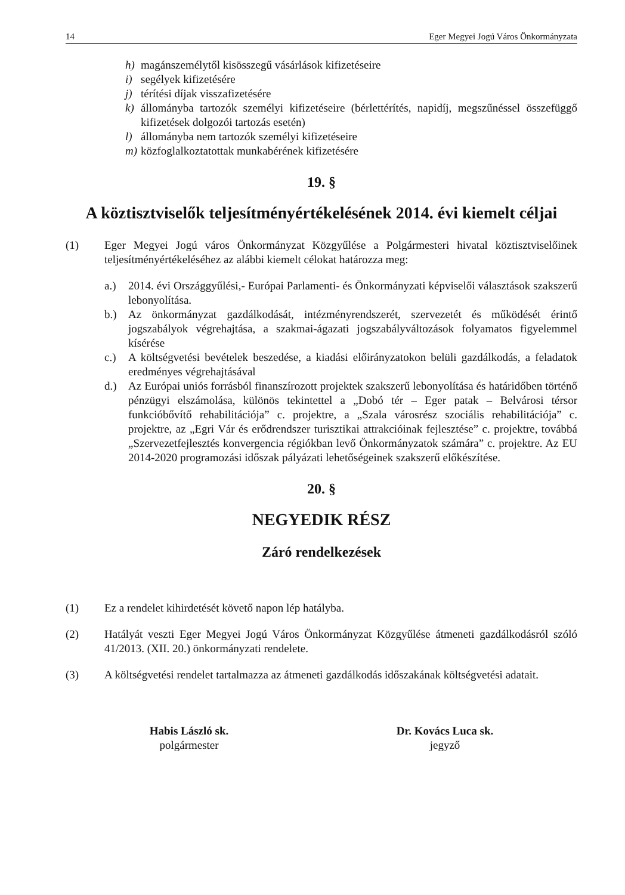14 Eger Megyei Jogú Város Önkormányzata
h) magánszemélytől kisösszegű vásárlások kifizetéseire
i) segélyek kifizetésére
j) térítési díjak visszafizetésére
k) állományba tartozók személyi kifizetéseire (bérlettérítés, napidíj, megszűnéssel összefüggő kifizetések dolgozói tartozás esetén)
l) állományba nem tartozók személyi kifizetéseire
m) közfoglalkoztatottak munkabérének kifizetésére
19. §
A köztisztviselők teljesítményértékelésének 2014. évi kiemelt céljai
(1) Eger Megyei Jogú város Önkormányzat Közgyűlése a Polgármesteri hivatal köztisztviselőinek teljesítményértékeléséhez az alábbi kiemelt célokat határozza meg:
a.) 2014. évi Országgyűlési,- Európai Parlamenti- és Önkormányzati képviselői választások szakszerű lebonyolítása.
b.) Az önkormányzat gazdálkodását, intézményrendszerét, szervezetét és működését érintő jogszabályok végrehajtása, a szakmai-ágazati jogszabályváltozások folyamatos figyelemmel kísérése
c.) A költségvetési bevételek beszedése, a kiadási előirányzatokon belüli gazdálkodás, a feladatok eredményes végrehajtásával
d.) Az Európai uniós forrásból finanszírozott projektek szakszerű lebonyolítása és határidőben történő pénzügyi elszámolása, különös tekintettel a „Dobó tér – Eger patak – Belvárosi térsor funkcióbővítő rehabilitációja” c. projektre, a „Szala városrész szociális rehabilitációja” c. projektre, az „Egri Vár és erődrendszer turisztikai attrakcióinak fejlesztése” c. projektre, továbbá „Szervezetfejlesztés konvergencia régiókban levő Önkormányzatok számára” c. projektre. Az EU 2014-2020 programozási időszak pályázati lehetőségeinek szakszerű előkészítése.
20. §
NEGYEDIK RÉSZ
Záró rendelkezések
(1) Ez a rendelet kihirdetését követő napon lép hatályba.
(2) Hatályát veszti Eger Megyei Jogú Város Önkormányzat Közgyűlése átmeneti gazdálkodásról szóló 41/2013. (XII. 20.) önkormányzati rendelete.
(3) A költségvetési rendelet tartalmazza az átmeneti gazdálkodás időszakának költségvetési adatait.
Habis László sk.
polgármester
Dr. Kovács Luca sk.
jegyző